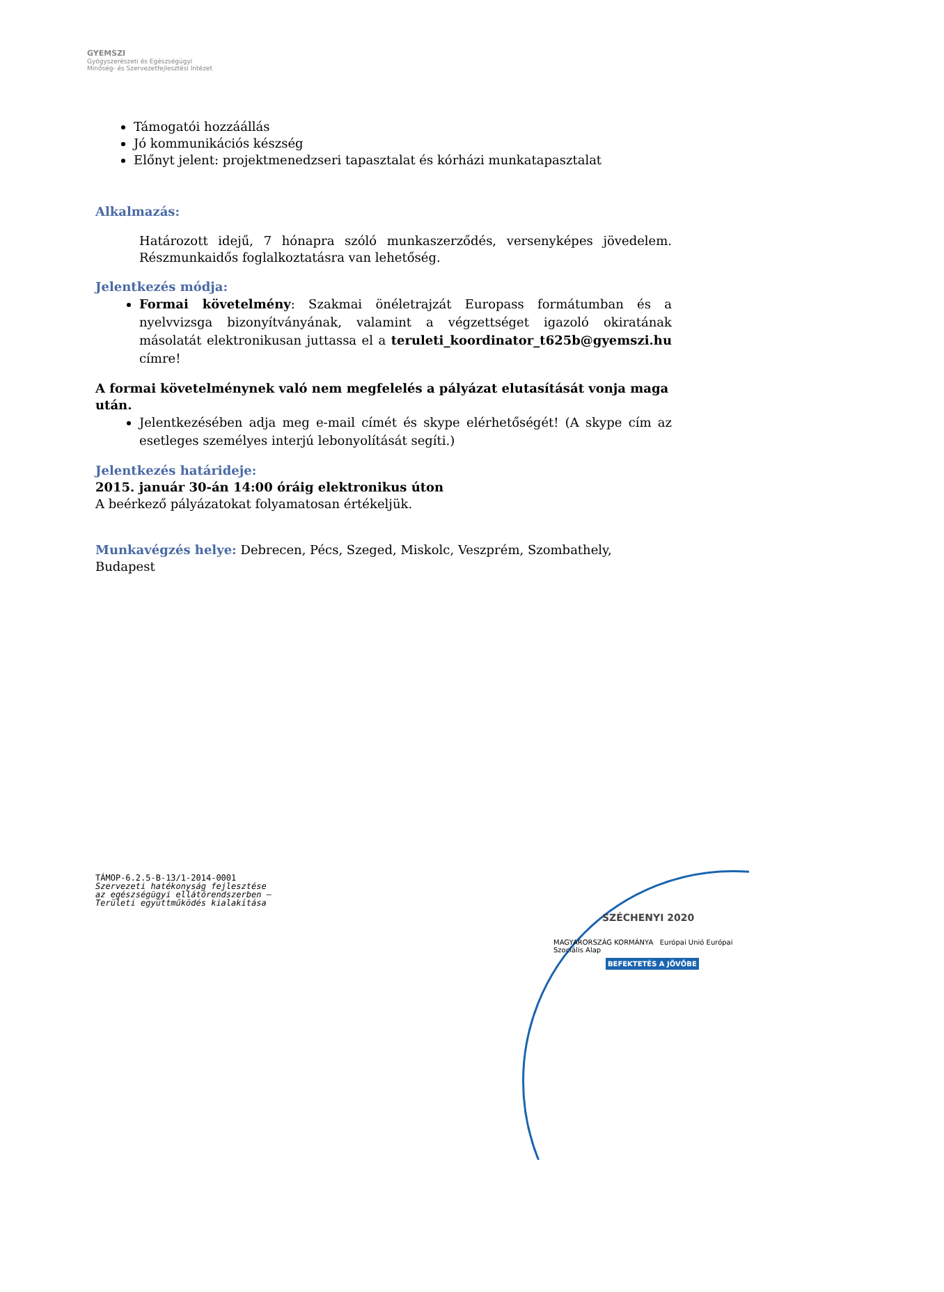GYEMSZI
Gyógyszerészeti és Egészségügyi
Minőség- és Szervezetfejlesztési Intézet
Támogatói hozzáállás
Jó kommunikációs készség
Előnyt jelent: projektmenedzseri tapasztalat és kórházi munkatapasztalat
Alkalmazás:
Határozott idejű, 7 hónapra szóló munkaszerződés, versenyképes jövedelem. Részmunkaidős foglalkoztatásra van lehetőség.
Jelentkezés módja:
Formai követelmény: Szakmai önéletrajzát Europass formátumban és a nyelvvizsga bizonyítványának, valamint a végzettséget igazoló okiratának másolatát elektronikusan juttassa el a teruleti_koordinator_t625b@gyemszi.hu címre!
A formai követelménynek való nem megfelelés a pályázat elutasítását vonja maga után.
Jelentkezésében adja meg e-mail címét és skype elérhetőségét! (A skype cím az esetleges személyes interjú lebonyolítását segíti.)
Jelentkezés határideje:
2015. január 30-án 14:00 óráig elektronikus úton
A beérkező pályázatokat folyamatosan értékeljük.
Munkavégzés helye: Debrecen, Pécs, Szeged, Miskolc, Veszprém, Szombathely, Budapest
TÁMOP-6.2.5-B-13/1-2014-0001
Szervezeti hatékonyság fejlesztése
az egészségügyi ellátórendszerben –
Területi együttműködés kialakítása
SZÉCHENYI 2020
MAGYARORSZÁG KORMÁNYA Európai Unió Európai Szociális Alap
BEFEKTETÉS A JÖVŐBE